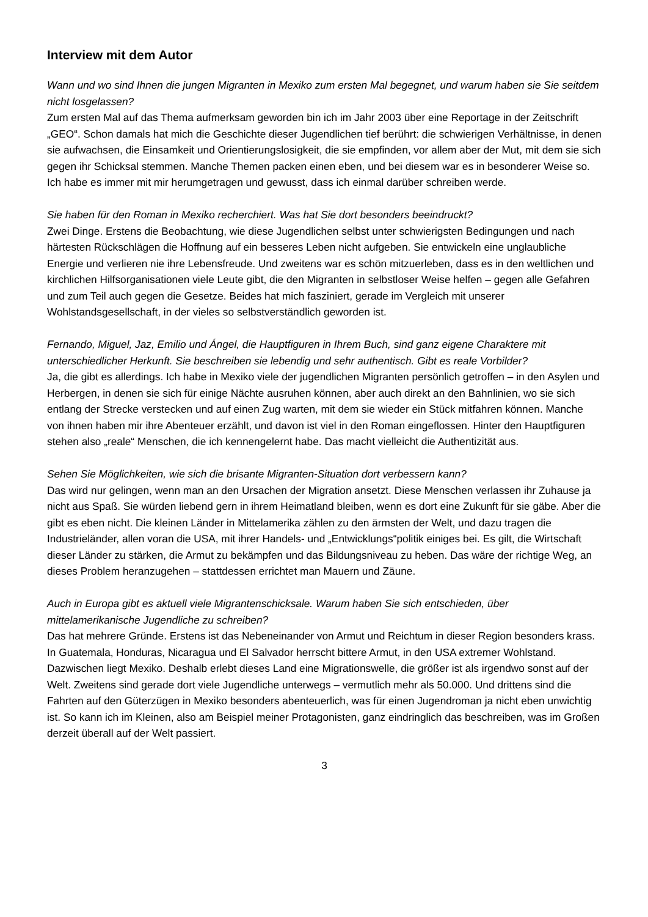Interview mit dem Autor
Wann und wo sind Ihnen die jungen Migranten in Mexiko zum ersten Mal begegnet, und warum haben sie Sie seitdem nicht losgelassen?
Zum ersten Mal auf das Thema aufmerksam geworden bin ich im Jahr 2003 über eine Reportage in der Zeitschrift „GEO“. Schon damals hat mich die Geschichte dieser Jugendlichen tief berührt: die schwierigen Verhältnisse, in denen sie aufwachsen, die Einsamkeit und Orientierungslosigkeit, die sie empfinden, vor allem aber der Mut, mit dem sie sich gegen ihr Schicksal stemmen. Manche Themen packen einen eben, und bei diesem war es in besonderer Weise so. Ich habe es immer mit mir herumgetragen und gewusst, dass ich einmal darüber schreiben werde.
Sie haben für den Roman in Mexiko recherchiert. Was hat Sie dort besonders beeindruckt?
Zwei Dinge. Erstens die Beobachtung, wie diese Jugendlichen selbst unter schwierigsten Bedingungen und nach härtesten Rückschlägen die Hoffnung auf ein besseres Leben nicht aufgeben. Sie entwickeln eine unglaubliche Energie und verlieren nie ihre Lebensfreude. Und zweitens war es schön mitzuerleben, dass es in den weltlichen und kirchlichen Hilfsorganisationen viele Leute gibt, die den Migranten in selbstloser Weise helfen – gegen alle Gefahren und zum Teil auch gegen die Gesetze. Beides hat mich fasziniert, gerade im Vergleich mit unserer Wohlstandsgesellschaft, in der vieles so selbstverständlich geworden ist.
Fernando, Miguel, Jaz, Emilio und Ángel, die Hauptfiguren in Ihrem Buch, sind ganz eigene Charaktere mit unterschiedlicher Herkunft. Sie beschreiben sie lebendig und sehr authentisch. Gibt es reale Vorbilder?
Ja, die gibt es allerdings. Ich habe in Mexiko viele der jugendlichen Migranten persönlich getroffen – in den Asylen und Herbergen, in denen sie sich für einige Nächte ausruhen können, aber auch direkt an den Bahnlinien, wo sie sich entlang der Strecke verstecken und auf einen Zug warten, mit dem sie wieder ein Stück mitfahren können. Manche von ihnen haben mir ihre Abenteuer erzählt, und davon ist viel in den Roman eingeflossen. Hinter den Hauptfiguren stehen also „reale“ Menschen, die ich kennengelernt habe. Das macht vielleicht die Authentizität aus.
Sehen Sie Möglichkeiten, wie sich die brisante Migranten-Situation dort verbessern kann?
Das wird nur gelingen, wenn man an den Ursachen der Migration ansetzt. Diese Menschen verlassen ihr Zuhause ja nicht aus Spaß. Sie würden liebend gern in ihrem Heimatland bleiben, wenn es dort eine Zukunft für sie gäbe. Aber die gibt es eben nicht. Die kleinen Länder in Mittelamerika zählen zu den ärmsten der Welt, und dazu tragen die Industrieländer, allen voran die USA, mit ihrer Handels- und „Entwicklungs“politik einiges bei. Es gilt, die Wirtschaft dieser Länder zu stärken, die Armut zu bekämpfen und das Bildungsniveau zu heben. Das wäre der richtige Weg, an dieses Problem heranzugehen – stattdessen errichtet man Mauern und Zäune.
Auch in Europa gibt es aktuell viele Migrantenschicksale. Warum haben Sie sich entschieden, über mittelamerikanische Jugendliche zu schreiben?
Das hat mehrere Gründe. Erstens ist das Nebeneinander von Armut und Reichtum in dieser Region besonders krass. In Guatemala, Honduras, Nicaragua und El Salvador herrscht bittere Armut, in den USA extremer Wohlstand. Dazwischen liegt Mexiko. Deshalb erlebt dieses Land eine Migrationswelle, die größer ist als irgendwo sonst auf der Welt. Zweitens sind gerade dort viele Jugendliche unterwegs – vermutlich mehr als 50.000. Und drittens sind die Fahrten auf den Güterzügen in Mexiko besonders abenteuerlich, was für einen Jugendroman ja nicht eben unwichtig ist. So kann ich im Kleinen, also am Beispiel meiner Protagonisten, ganz eindringlich das beschreiben, was im Großen derzeit überall auf der Welt passiert.
3